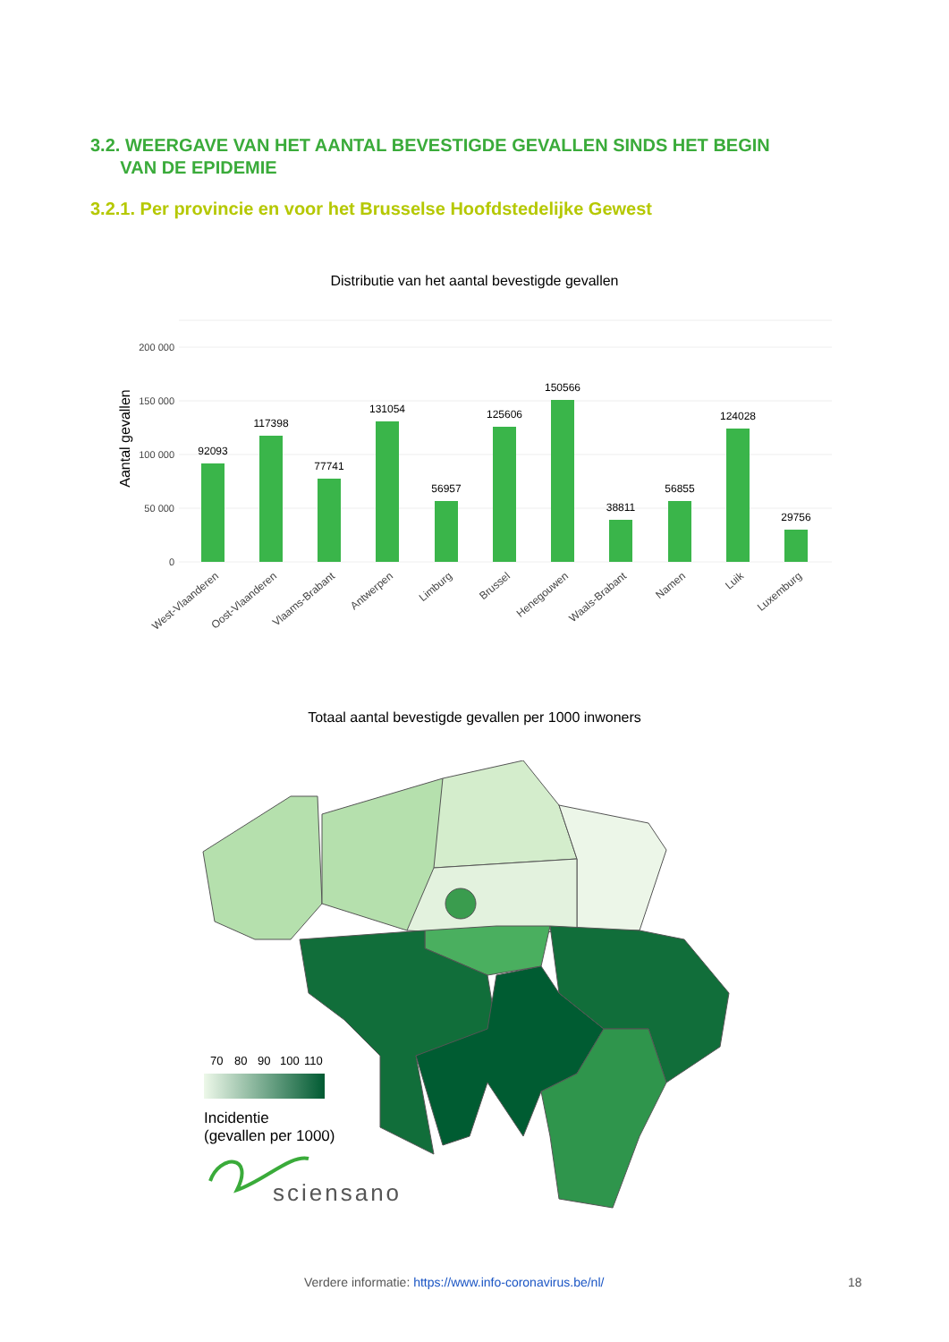3.2. WEERGAVE VAN HET AANTAL BEVESTIGDE GEVALLEN SINDS HET BEGIN
VAN DE EPIDEMIE
3.2.1. Per provincie en voor het Brusselse Hoofdstedelijke Gewest
Distributie van het aantal bevestigde gevallen
200 000
150 000
100 000
50 000
0
Aantal gevallen
92093
117398
77741
131054
56957
125606
150566
38811
56855
124028
29756
West-Vlaanderen
Oost-Vlaanderen
Vlaams-Brabant
Antwerpen
Limburg
Brussel
Henegouwen
Waals-Brabant
Namen
Luik
Luxemburg
Totaal aantal bevestigde gevallen per 1000 inwoners
70
80
90
100
110
Incidentie
(gevallen per 1000)
sciensano
Verdere informatie: https://www.info-coronavirus.be/nl/
18